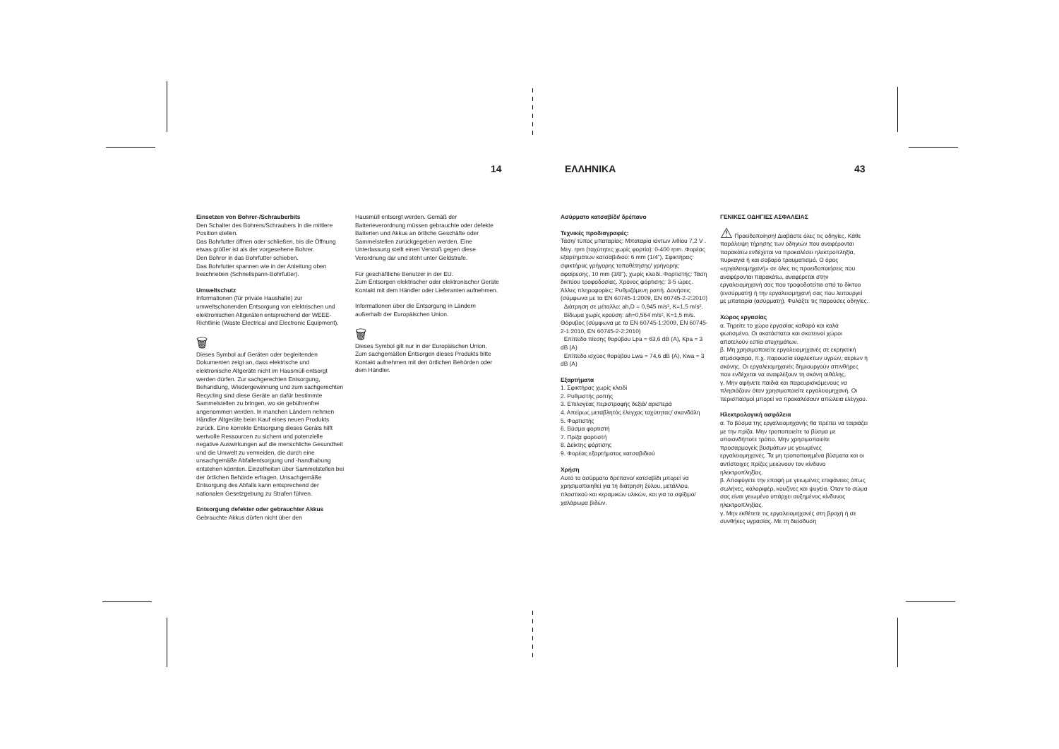14 ΕΛΛΗΝΙΚΑ 43
Einsetzen von Bohrer-/Schrauberbits
Den Schalter des Bohrers/Schraubers in die mittlere Position stellen.
Das Bohrfutter öffnen oder schließen, bis die Öffnung etwas größer ist als der vorgesehene Bohrer.
Den Bohrer in das Bohrfutter schieben.
Das Bohrfutter spannen wie in der Anleitung oben beschrieben (Schnellspann-Bohrfutter).
Umweltschutz
Informationen (für private Haushalte) zur umweltschonenden Entsorgung von elektrischen und elektronischen Altgeräten entsprechend der WEEE-Richtlinie (Waste Electrical and Electronic Equipment).
🗑
Dieses Symbol auf Geräten oder begleitenden Dokumenten zeigt an, dass elektrische und elektronische Altgeräte nicht im Hausmüll entsorgt werden dürfen. Zur sachgerechten Entsorgung, Behandlung, Wiedergewinnung und zum sachgerechten Recycling sind diese Geräte an dafür bestimmte Sammelstellen zu bringen, wo sie gebührenfrei angenommen werden. In manchen Ländern nehmen Händler Altgeräte beim Kauf eines neuen Produkts zurück. Eine korrekte Entsorgung dieses Geräts hilft wertvolle Ressourcen zu sichern und potenzielle negative Auswirkungen auf die menschliche Gesundheit und die Umwelt zu vermeiden, die durch eine unsachgemäße Abfallentsorgung und -handhabung entstehen könnten. Einzelheiten über Sammelstellen bei der örtlichen Behörde erfragen. Unsachgemäße Entsorgung des Abfalls kann entsprechend der nationalen Gesetzgebung zu Strafen führen.
Entsorgung defekter oder gebrauchter Akkus
Gebrauchte Akkus dürfen nicht über den
Hausmüll entsorgt werden. Gemäß der Batterieverordnung müssen gebrauchte oder defekte Batterien und Akkus an örtliche Geschäfte oder Sammelstellen zurückgegeben werden. Eine Unterlassung stellt einen Verstoß gegen diese Verordnung dar und steht unter Geldstrafe.
Für geschäftliche Benutzer in der EU.
Zum Entsorgen elektrischer oder elektronischer Geräte Kontakt mit dem Händler oder Lieferanten aufnehmen.
Informationen über die Entsorgung in Ländern außerhalb der Europäischen Union.
🗑
Dieses Symbol gilt nur in der Europäischen Union.
Zum sachgemäßen Entsorgen dieses Produkts bitte Kontakt aufnehmen mit den örtlichen Behörden oder dem Händler.
Ασύρματο κατσαβίδι/ δρέπανο
Τεχνικές προδιαγραφές:
Τάση/ τύπος μπαταρίας: Μπαταρία ιόντων λιθίου 7,2 V . Μεγ. rpm (ταχύτητες χωρίς φορτίο): 0-400 rpm. Φορέας εξαρτημάτων κατσαβιδιού: 6 mm (1/4"). Σφικτήρας: σφικτήρας γρήγορης τοποθέτησης/ γρήγορης αφαίρεσης, 10 mm (3/8"), χωρίς κλειδί. Φορτιστής: Τάση δικτύου τροφοδοσίας. Χρόνος φόρτισης: 3-5 ώρες. Άλλες πληροφορίες: Ρυθμιζόμενη ροπή. Δονήσεις (σύμφωνα με τα EN 60745-1:2009, EN 60745-2-2:2010)
Διάτρηση σε μέταλλο: ah,D = 0,945 m/s², K=1,5 m/s².
Βίδωμα χωρίς κρούση: ah=0,564 m/s², K=1,5 m/s.
Θόρυβος (σύμφωνα με τα EN 60745-1:2009, EN 60745-2-1:2010, EN 60745-2-2:2010)
Επίπεδο πίεσης θορύβου Lpa = 63,6 dB (A), Kpa = 3 dB (A)
Επίπεδο ισχύος θορύβου Lwa = 74,6 dB (A), Kwa = 3 dB (A)
Εξαρτήματα
1. Σφικτήρας χωρίς κλειδί
2. Ρυθμιστής ροπής
3. Επιλογέας περιστροφής δεξιά/ αριστερά
4. Απείρως μεταβλητός έλεγχος ταχύτητας/ σκανδάλη
5. Φορτιστής
6. Βύσμα φορτιστή
7. Πρίζα φορτιστή
8. Δείκτης φόρτισης
9. Φορέας εξαρτήματος κατσαβιδιού
Χρήση
Αυτό το ασύρματο δρέπανο/ κατσαβίδι μπορεί να χρησιμοποιηθεί για τη διάτρηση ξύλου, μετάλλου, πλαστικού και κεραμικών υλικών, και για το σφίξιμο/ χαλάρωμα βιδών.
ΓΕΝΙΚΕΣ ΟΔΗΓΙΕΣ ΑΣΦΑΛΕΙΑΣ
⚠ Προειδοποίηση! Διαβάστε όλες τις οδηγίες. Κάθε παράλειψη τήρησης των οδηγιών που αναφέρονται παρακάτω ενδέχεται να προκαλέσει ηλεκτροπληξία, πυρκαγιά ή και σοβαρό τραυματισμό. Ο όρος «εργαλειομηχανή» σε όλες τις προειδοποιήσεις που αναφέρονται παρακάτω, αναφέρεται στην εργαλειομηχανή σας που τροφοδοτείται από το δίκτυο (ενσύρματη) ή την εργαλειομηχανή σας που λειτουργεί με μπαταρία (ασύρματη). Φυλάξτε τις παρούσες οδηγίες.
Χώρος εργασίας
α. Τηρείτε το χώρο εργασίας καθαρό και καλά φωτισμένο. Οι ακατάστατοι και σκοτεινοί χώροι αποτελούν εστία ατυχημάτων.
β. Μη χρησιμοποιείτε εργαλειομηχανές σε εκρηκτική ατμόσφαιρα, π.χ. παρουσία εύφλεκτων υγρών, αερίων ή σκόνης. Οι εργαλειομηχανές δημιουργούν σπινθήρες που ενδέχεται να αναφλέξουν τη σκόνη αιθάλης.
γ. Μην αφήνετε παιδιά και παρευρισκόμενους να πλησιάζουν όταν χρησιμοποιείτε εργαλειομηχανή. Οι περισπασμοί μπορεί να προκαλέσουν απώλεια ελέγχου.
Ηλεκτρολογική ασφάλεια
α. Το βύσμα της εργαλειομηχανής θα πρέπει να ταιριάζει με την πρίζα. Μην τροποποιείτε το βύσμα με οποιονδήποτε τρόπο. Μην χρησιμοποιείτε προσαρμογείς βυσμάτων με γειωμένες εργαλειομηχανές. Τα μη τροποποιημένα βύσματα και οι αντίστοιχες πρίζες μειώνουν τον κίνδυνο ηλεκτροπληξίας.
β. Αποφύγετε την επαφή με γειωμένες επιφάνειες όπως σωλήνες, καλοριφέρ, κουζίνες και ψυγεία. Όταν το σώμα σας είναι γειωμένο υπάρχει αυξημένος κίνδυνος ηλεκτροπληξίας.
γ. Μην εκθέτετε τις εργαλειομηχανές στη βροχή ή σε συνθήκες υγρασίας. Με τη διείσδυση